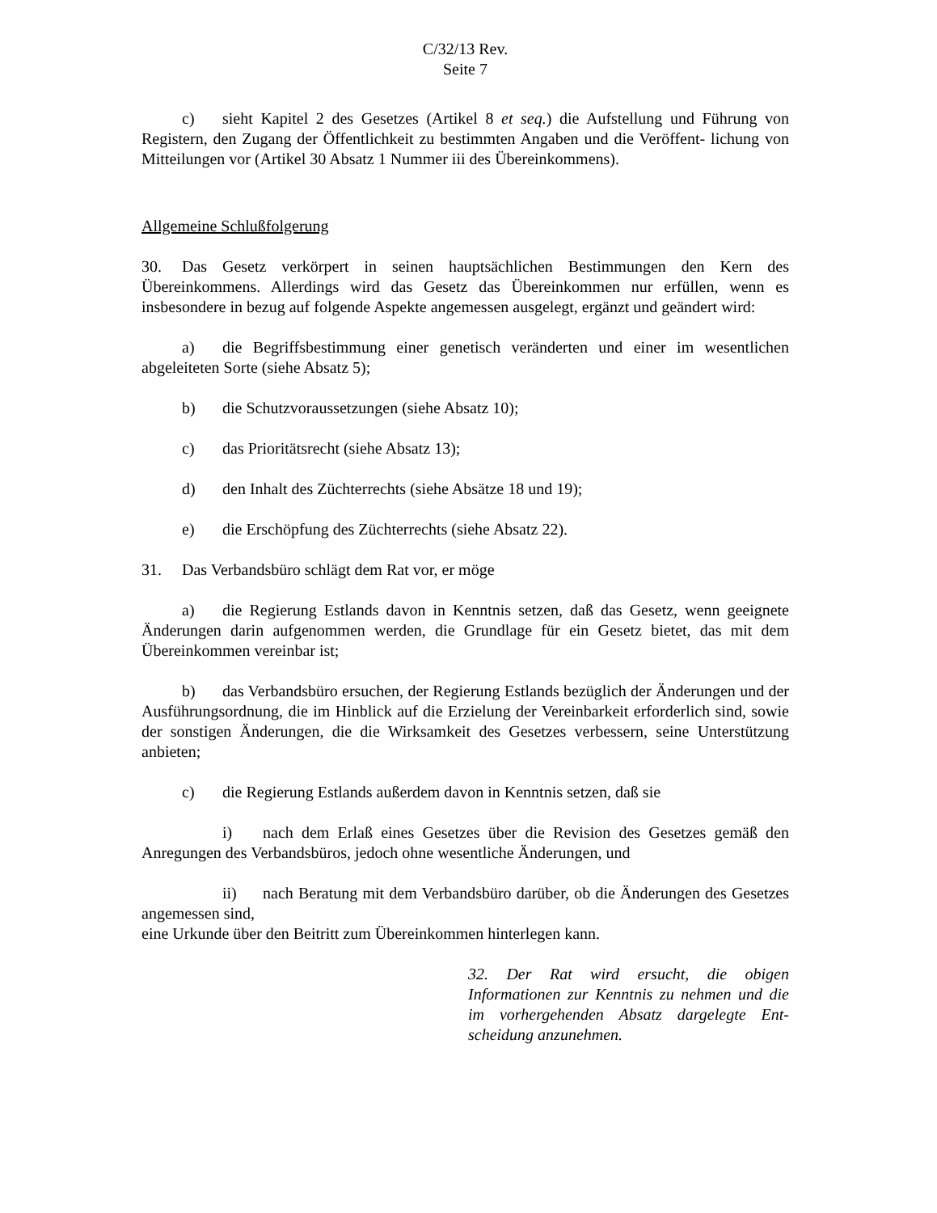C/32/13 Rev.
Seite 7
c) sieht Kapitel 2 des Gesetzes (Artikel 8 et seq.) die Aufstellung und Führung von Registern, den Zugang der Öffentlichkeit zu bestimmten Angaben und die Veröffent- lichung von Mitteilungen vor (Artikel 30 Absatz 1 Nummer iii des Übereinkommens).
Allgemeine Schlußfolgerung
30. Das Gesetz verkörpert in seinen hauptsächlichen Bestimmungen den Kern des Übereinkommens. Allerdings wird das Gesetz das Übereinkommen nur erfüllen, wenn es insbesondere in bezug auf folgende Aspekte angemessen ausgelegt, ergänzt und geändert wird:
a) die Begriffsbestimmung einer genetisch veränderten und einer im wesentlichen abgeleiteten Sorte (siehe Absatz 5);
b) die Schutzvoraussetzungen (siehe Absatz 10);
c) das Prioritätsrecht (siehe Absatz 13);
d) den Inhalt des Züchterrechts (siehe Absätze 18 und 19);
e) die Erschöpfung des Züchterrechts (siehe Absatz 22).
31. Das Verbandsbüro schlägt dem Rat vor, er möge
a) die Regierung Estlands davon in Kenntnis setzen, daß das Gesetz, wenn geeignete Änderungen darin aufgenommen werden, die Grundlage für ein Gesetz bietet, das mit dem Übereinkommen vereinbar ist;
b) das Verbandsbüro ersuchen, der Regierung Estlands bezüglich der Änderungen und der Ausführungsordnung, die im Hinblick auf die Erzielung der Vereinbarkeit erforderlich sind, sowie der sonstigen Änderungen, die die Wirksamkeit des Gesetzes verbessern, seine Unterstützung anbieten;
c) die Regierung Estlands außerdem davon in Kenntnis setzen, daß sie
i) nach dem Erlaß eines Gesetzes über die Revision des Gesetzes gemäß den Anregungen des Verbandsbüros, jedoch ohne wesentliche Änderungen, und
ii) nach Beratung mit dem Verbandsbüro darüber, ob die Änderungen des Gesetzes angemessen sind,
eine Urkunde über den Beitritt zum Übereinkommen hinterlegen kann.
32. Der Rat wird ersucht, die obigen Informationen zur Kenntnis zu nehmen und die im vorhergehenden Absatz dargelegte Ent-scheidung anzunehmen.